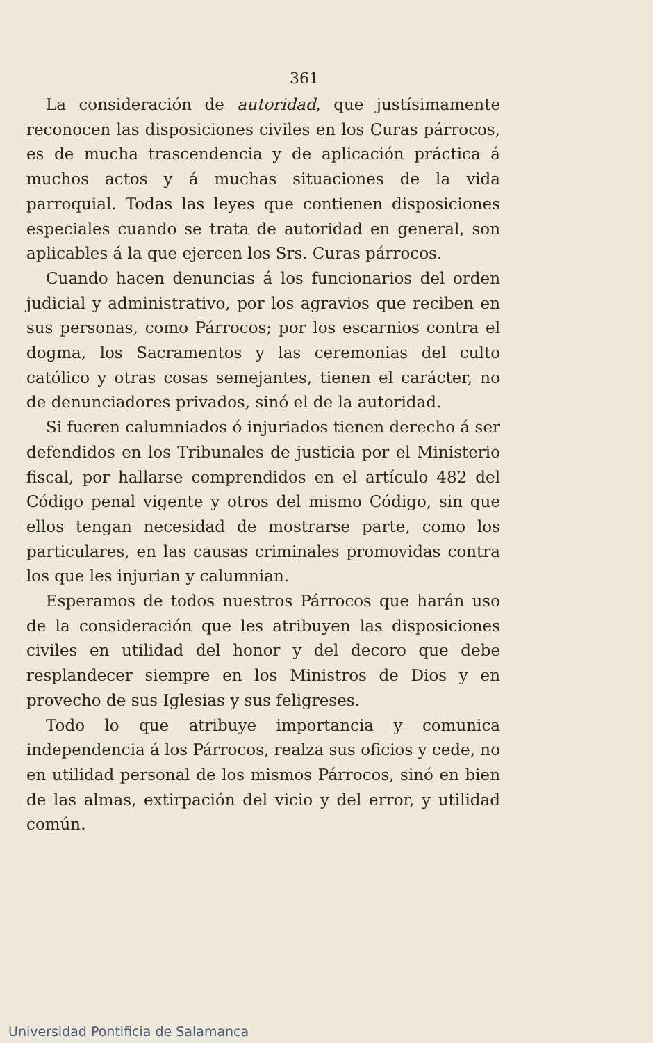361
La consideración de autoridad, que justísimamente reconocen las disposiciones civiles en los Curas párrocos, es de mucha trascendencia y de aplicación práctica á muchos actos y á muchas situaciones de la vida parroquial. Todas las leyes que contienen disposiciones especiales cuando se trata de autoridad en general, son aplicables á la que ejercen los Srs. Curas párrocos.
Cuando hacen denuncias á los funcionarios del orden judicial y administrativo, por los agravios que reciben en sus personas, como Párrocos; por los escarnios contra el dogma, los Sacramentos y las ceremonias del culto católico y otras cosas semejantes, tienen el carácter, no de denunciadores privados, sinó el de la autoridad.
Si fueren calumniados ó injuriados tienen derecho á ser defendidos en los Tribunales de justicia por el Ministerio fiscal, por hallarse comprendidos en el artículo 482 del Código penal vigente y otros del mismo Código, sin que ellos tengan necesidad de mostrarse parte, como los particulares, en las causas criminales promovidas contra los que les injurian y calumnian.
Esperamos de todos nuestros Párrocos que harán uso de la consideración que les atribuyen las disposiciones civiles en utilidad del honor y del decoro que debe resplandecer siempre en los Ministros de Dios y en provecho de sus Iglesias y sus feligreses.
Todo lo que atribuye importancia y comunica independencia á los Párrocos, realza sus oficios y cede, no en utilidad personal de los mismos Párrocos, sinó en bien de las almas, extirpación del vicio y del error, y utilidad común.
Universidad Pontificia de Salamanca